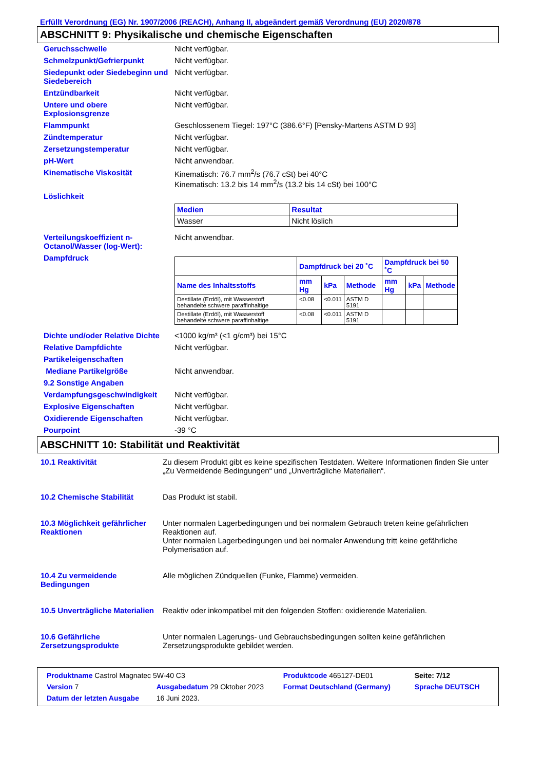Erfüllt Verordnung (EG) Nr. 1907/2006 (REACH), Anhang II, abgeändert gemäß Verordnung (EU) 2020/878
ABSCHNITT 9: Physikalische und chemische Eigenschaften
| Geruchsschwelle | Nicht verfügbar. |
| Schmelzpunkt/Gefrierpunkt | Nicht verfügbar. |
| Siedepunkt oder Siedebeginn und Siedebereich | Nicht verfügbar. |
| Entzündbarkeit | Nicht verfügbar. |
| Untere und obere Explosionsgrenze | Nicht verfügbar. |
| Flammpunkt | Geschlossenem Tiegel: 197°C (386.6°F) [Pensky-Martens ASTM D 93] |
| Zündtemperatur | Nicht verfügbar. |
| Zersetzungstemperatur | Nicht verfügbar. |
| pH-Wert | Nicht anwendbar. |
| Kinematische Viskosität | Kinematisch: 76.7 mm<sup>2</sup>/s (76.7 cSt) bei 40°C Kinematisch: 13.2 bis 14 mm<sup>2</sup>/s (13.2 bis 14 cSt) bei 100°C |
| Löslichkeit | / Medien / Resultat / / --- / --- / / Wasser / Nicht löslich / |
| Verteilungskoeffizient n-Octanol/Wasser (log-Wert): | Nicht anwendbar. |
| Dampfdruck | / / Dampfdruck bei 20 ˚C / / / Dampfdruck bei 50 ˚C / / / / --- / --- / --- / --- / --- / --- / --- / / Name des Inhaltsstoffs / mm Hg / kPa / Methode / mm Hg / kPa / Methode / / Destillate (Erdöl), mit Wasserstoff behandelte schwere paraffinhaltige / <0.08 / <0.011 / ASTM D 5191 / / / / / Destillate (Erdöl), mit Wasserstoff behandelte schwere paraffinhaltige / <0.08 / <0.011 / ASTM D 5191 / / / / |
| Dichte und/oder Relative Dichte | <1000 kg/m³ (<1 g/cm³) bei 15°C |
| Relative Dampfdichte | Nicht verfügbar. |
| Partikeleigenschaften | |
| Mediane Partikelgröße | Nicht anwendbar. |
| 9.2 Sonstige Angaben | |
| Verdampfungsgeschwindigkeit | Nicht verfügbar. |
| Explosive Eigenschaften | Nicht verfügbar. |
| Oxidierende Eigenschaften | Nicht verfügbar. |
| Pourpoint | -39 °C |
ABSCHNITT 10: Stabilität und Reaktivität
| 10.1 Reaktivität | Zu diesem Produkt gibt es keine spezifischen Testdaten. Weitere Informationen finden Sie unter „Zu Vermeidende Bedingungen“ und „Unverträgliche Materialien“. |
| 10.2 Chemische Stabilität | Das Produkt ist stabil. |
| 10.3 Möglichkeit gefährlicher Reaktionen | Unter normalen Lagerbedingungen und bei normalem Gebrauch treten keine gefährlichen Reaktionen auf. Unter normalen Lagerbedingungen und bei normaler Anwendung tritt keine gefährliche Polymerisation auf. |
| 10.4 Zu vermeidende Bedingungen | Alle möglichen Zündquellen (Funke, Flamme) vermeiden. |
| 10.5 Unverträgliche Materialien | Reaktiv oder inkompatibel mit den folgenden Stoffen: oxidierende Materialien. |
| 10.6 Gefährliche Zersetzungsprodukte | Unter normalen Lagerungs- und Gebrauchsbedingungen sollten keine gefährlichen Zersetzungsprodukte gebildet werden. |
| Produktname Castrol Magnatec 5W-40 C3 | | Produktcode 465127-DE01 | | Seite: 7/12 |
| Version 7 | Ausgabedatum 29 Oktober 2023 | Format Deutschland (Germany) | | Sprache DEUTSCH |
| Datum der letzten Ausgabe | 16 Juni 2023. | | | |